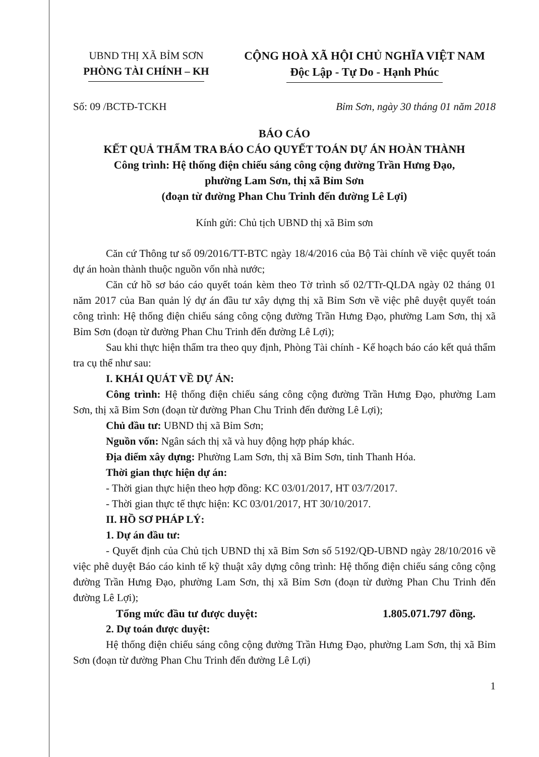UBND THỊ XÃ BỈM SƠN
PHÒNG TÀI CHÍNH – KH
CỘNG HOÀ XÃ HỘI CHỦ NGHĨA VIỆT NAM
Độc Lập - Tự Do - Hạnh Phúc
Số: 09 /BCTĐ-TCKH Bỉm Sơn, ngày 30 tháng 01 năm 2018
BÁO CÁO
KẾT QUẢ THẨM TRA BÁO CÁO QUYẾT TOÁN DỰ ÁN HOÀN THÀNH
Công trình: Hệ thống điện chiếu sáng công cộng đường Trần Hưng Đạo,
phường Lam Sơn, thị xã Bỉm Sơn
(đoạn từ đường Phan Chu Trinh đến đường Lê Lợi)
Kính gửi: Chủ tịch UBND thị xã Bỉm sơn
Căn cứ Thông tư số 09/2016/TT-BTC ngày 18/4/2016 của Bộ Tài chính về việc quyết toán dự án hoàn thành thuộc nguồn vốn nhà nước;
Căn cứ hồ sơ báo cáo quyết toán kèm theo Tờ trình số 02/TTr-QLDA ngày 02 tháng 01 năm 2017 của Ban quản lý dự án đầu tư xây dựng thị xã Bỉm Sơn về việc phê duyệt quyết toán công trình: Hệ thống điện chiếu sáng công cộng đường Trần Hưng Đạo, phường Lam Sơn, thị xã Bỉm Sơn (đoạn từ đường Phan Chu Trinh đến đường Lê Lợi);
Sau khi thực hiện thẩm tra theo quy định, Phòng Tài chính - Kế hoạch báo cáo kết quả thẩm tra cụ thể như sau:
I. KHÁI QUÁT VỀ DỰ ÁN:
Công trình: Hệ thống điện chiếu sáng công cộng đường Trần Hưng Đạo, phường Lam Sơn, thị xã Bỉm Sơn (đoạn từ đường Phan Chu Trinh đến đường Lê Lợi);
Chủ đầu tư: UBND thị xã Bỉm Sơn;
Nguồn vốn: Ngân sách thị xã và huy động hợp pháp khác.
Địa điểm xây dựng: Phường Lam Sơn, thị xã Bỉm Sơn, tỉnh Thanh Hóa.
Thời gian thực hiện dự án:
- Thời gian thực hiện theo hợp đồng: KC 03/01/2017, HT 03/7/2017.
- Thời gian thực tế thực hiện: KC 03/01/2017, HT 30/10/2017.
II. HỒ SƠ PHÁP LÝ:
1. Dự án đầu tư:
- Quyết định của Chủ tịch UBND thị xã Bỉm Sơn số 5192/QĐ-UBND ngày 28/10/2016 về việc phê duyệt Báo cáo kinh tế kỹ thuật xây dựng công trình: Hệ thống điện chiếu sáng công cộng đường Trần Hưng Đạo, phường Lam Sơn, thị xã Bỉm Sơn (đoạn từ đường Phan Chu Trinh đến đường Lê Lợi);
Tổng mức đầu tư được duyệt: 1.805.071.797 đồng.
2. Dự toán được duyệt:
Hệ thống điện chiếu sáng công cộng đường Trần Hưng Đạo, phường Lam Sơn, thị xã Bỉm Sơn (đoạn từ đường Phan Chu Trinh đến đường Lê Lợi)
1